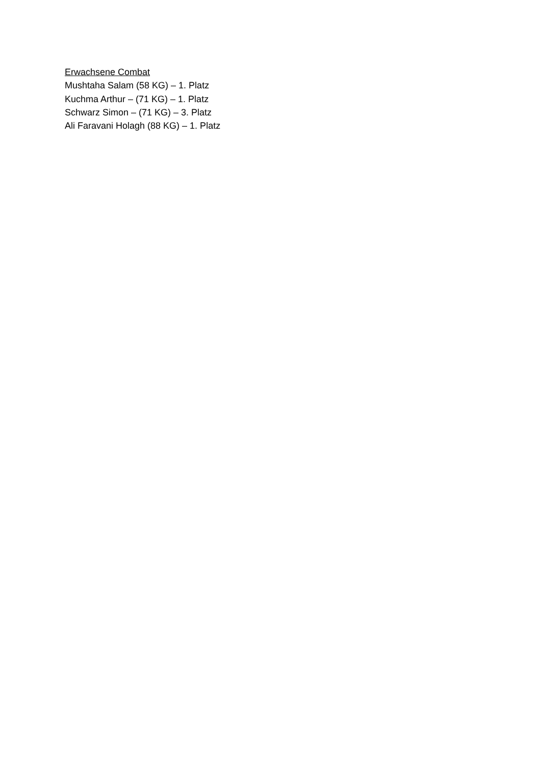Erwachsene Combat
Mushtaha Salam (58 KG) – 1. Platz
Kuchma Arthur – (71 KG) – 1. Platz
Schwarz Simon – (71 KG) – 3. Platz
Ali Faravani Holagh (88 KG) – 1. Platz